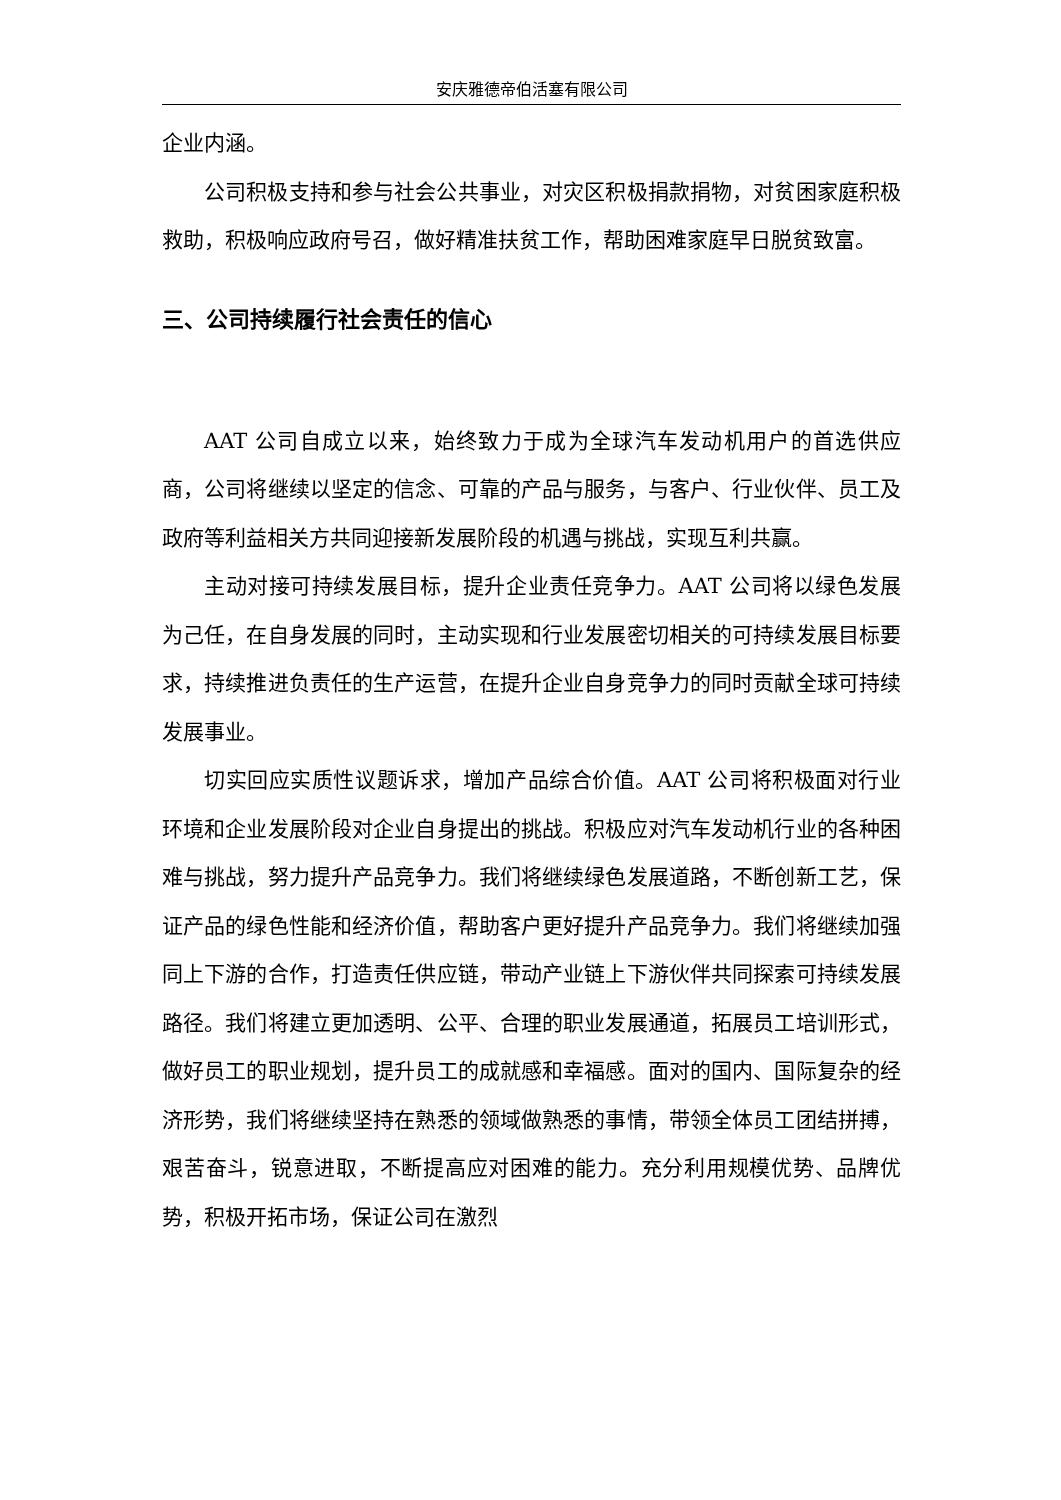安庆雅德帝伯活塞有限公司
企业内涵。
公司积极支持和参与社会公共事业，对灾区积极捐款捐物，对贫困家庭积极救助，积极响应政府号召，做好精准扶贫工作，帮助困难家庭早日脱贫致富。
三、公司持续履行社会责任的信心
AAT 公司自成立以来，始终致力于成为全球汽车发动机用户的首选供应商，公司将继续以坚定的信念、可靠的产品与服务，与客户、行业伙伴、员工及政府等利益相关方共同迎接新发展阶段的机遇与挑战，实现互利共赢。
主动对接可持续发展目标，提升企业责任竞争力。AAT 公司将以绿色发展为己任，在自身发展的同时，主动实现和行业发展密切相关的可持续发展目标要求，持续推进负责任的生产运营，在提升企业自身竞争力的同时贡献全球可持续发展事业。
切实回应实质性议题诉求，增加产品综合价值。AAT 公司将积极面对行业环境和企业发展阶段对企业自身提出的挑战。积极应对汽车发动机行业的各种困难与挑战，努力提升产品竞争力。我们将继续绿色发展道路，不断创新工艺，保证产品的绿色性能和经济价值，帮助客户更好提升产品竞争力。我们将继续加强同上下游的合作，打造责任供应链，带动产业链上下游伙伴共同探索可持续发展路径。我们将建立更加透明、公平、合理的职业发展通道，拓展员工培训形式，做好员工的职业规划，提升员工的成就感和幸福感。面对的国内、国际复杂的经济形势，我们将继续坚持在熟悉的领域做熟悉的事情，带领全体员工团结拼搏，艰苦奋斗，锐意进取，不断提高应对困难的能力。充分利用规模优势、品牌优势，积极开拓市场，保证公司在激烈